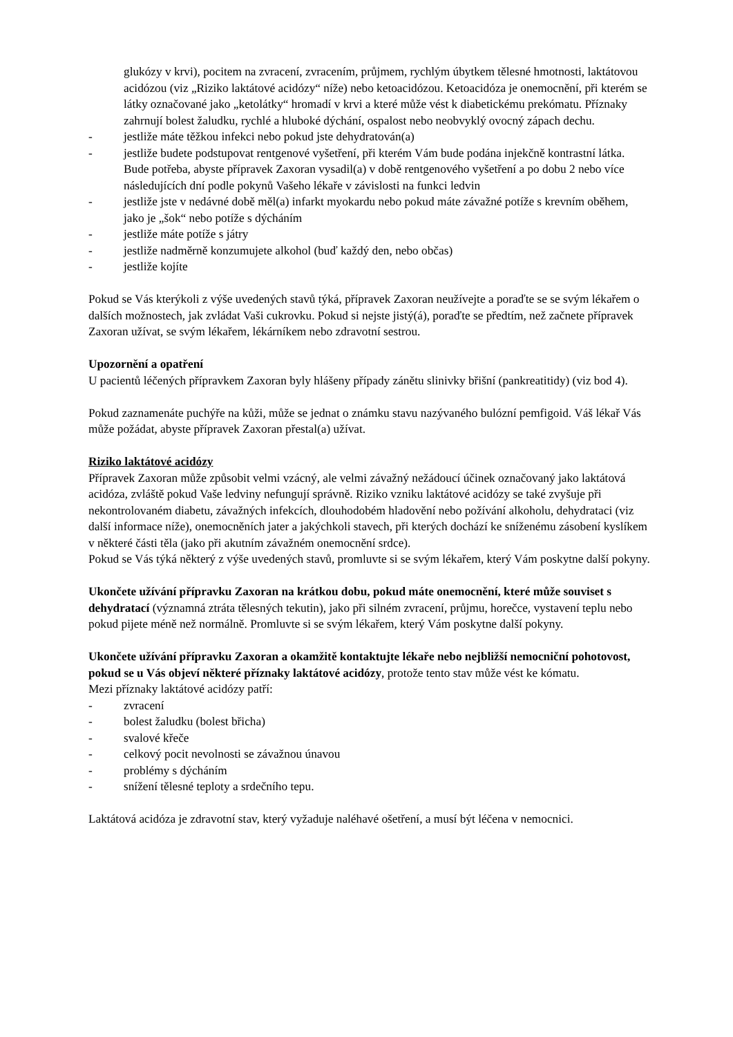glukózy v krvi), pocitem na zvracení, zvracením, průjmem, rychlým úbytkem tělesné hmotnosti, laktátovou acidózou (viz „Riziko laktátové acidózy“ níže) nebo ketoacidózou. Ketoacidóza je onemocnění, při kterém se látky označované jako „ketolátky“ hromadí v krvi a které může vést k diabetickému prekómatu. Příznaky zahrnují bolest žaludku, rychlé a hluboké dýchání, ospalost nebo neobvyklý ovocný zápach dechu.
- jestliže máte těžkou infekci nebo pokud jste dehydratován(a)
- jestliže budete podstupovat rentgenové vyšetření, při kterém Vám bude podána injekčně kontrastní látka. Bude potřeba, abyste přípravek Zaxoran vysadil(a) v době rentgenového vyšetření a po dobu 2 nebo více následujících dní podle pokynů Vašeho lékaře v závislosti na funkci ledvin
- jestliže jste v nedávné době měl(a) infarkt myokardu nebo pokud máte závažné potíže s krevním oběhem, jako je „šok“ nebo potíže s dýcháním
- jestliže máte potíže s játry
- jestliže nadměrně konzumujete alkohol (buď každý den, nebo občas)
- jestliže kojíte
Pokud se Vás kterýkoli z výše uvedených stavů týká, přípravek Zaxoran neužívejte a poraďte se se svým lékařem o dalších možnostech, jak zvládat Vaši cukrovku. Pokud si nejste jistý(á), poraďte se předtím, než začnete přípravek Zaxoran užívat, se svým lékařem, lékárníkem nebo zdravotní sestrou.
Upozornění a opatření
U pacientů léčených přípravkem Zaxoran byly hlášeny případy zánětu slinivky břišní (pankreatitidy) (viz bod 4).
Pokud zaznamenáte puchýře na kůži, může se jednat o známku stavu nazývaného bulózní pemfigoid. Váš lékař Vás může požádat, abyste přípravek Zaxoran přestal(a) užívat.
Riziko laktátové acidózy
Přípravek Zaxoran může způsobit velmi vzácný, ale velmi závažný nežádoucí účinek označovaný jako laktátová acidóza, zvláště pokud Vaše ledviny nefungují správně. Riziko vzniku laktátové acidózy se také zvyšuje při nekontrolovaném diabetu, závažných infekcích, dlouhodobém hladovění nebo požívání alkoholu, dehydrataci (viz další informace níže), onemocněních jater a jakýchkoli stavech, při kterých dochází ke sníženému zásobení kyslíkem v některé části těla (jako při akutním závažném onemocnění srdce).
Pokud se Vás týká některý z výše uvedených stavů, promluvte si se svým lékařem, který Vám poskytne další pokyny.
Ukončete užívání přípravku Zaxoran na krátkou dobu, pokud máte onemocnění, které může souviset s dehydratací (významná ztráta tělesných tekutin), jako při silném zvracení, průjmu, horečce, vystavení teplu nebo pokud pijete méně než normálně. Promluvte si se svým lékařem, který Vám poskytne další pokyny.
Ukončete užívání přípravku Zaxoran a okamžitě kontaktujte lékaře nebo nejbližší nemocniční pohotovost, pokud se u Vás objeví některé příznaky laktátové acidózy, protože tento stav může vést ke kómatu.
Mezi příznaky laktátové acidózy patří:
- zvracení
- bolest žaludku (bolest břicha)
- svalové křeče
- celkový pocit nevolnosti se závažnou únavou
- problémy s dýcháním
- snížení tělesné teploty a srdečního tepu.
Laktátová acidóza je zdravotní stav, který vyžaduje naléhavé ošetření, a musí být léčena v nemocnici.